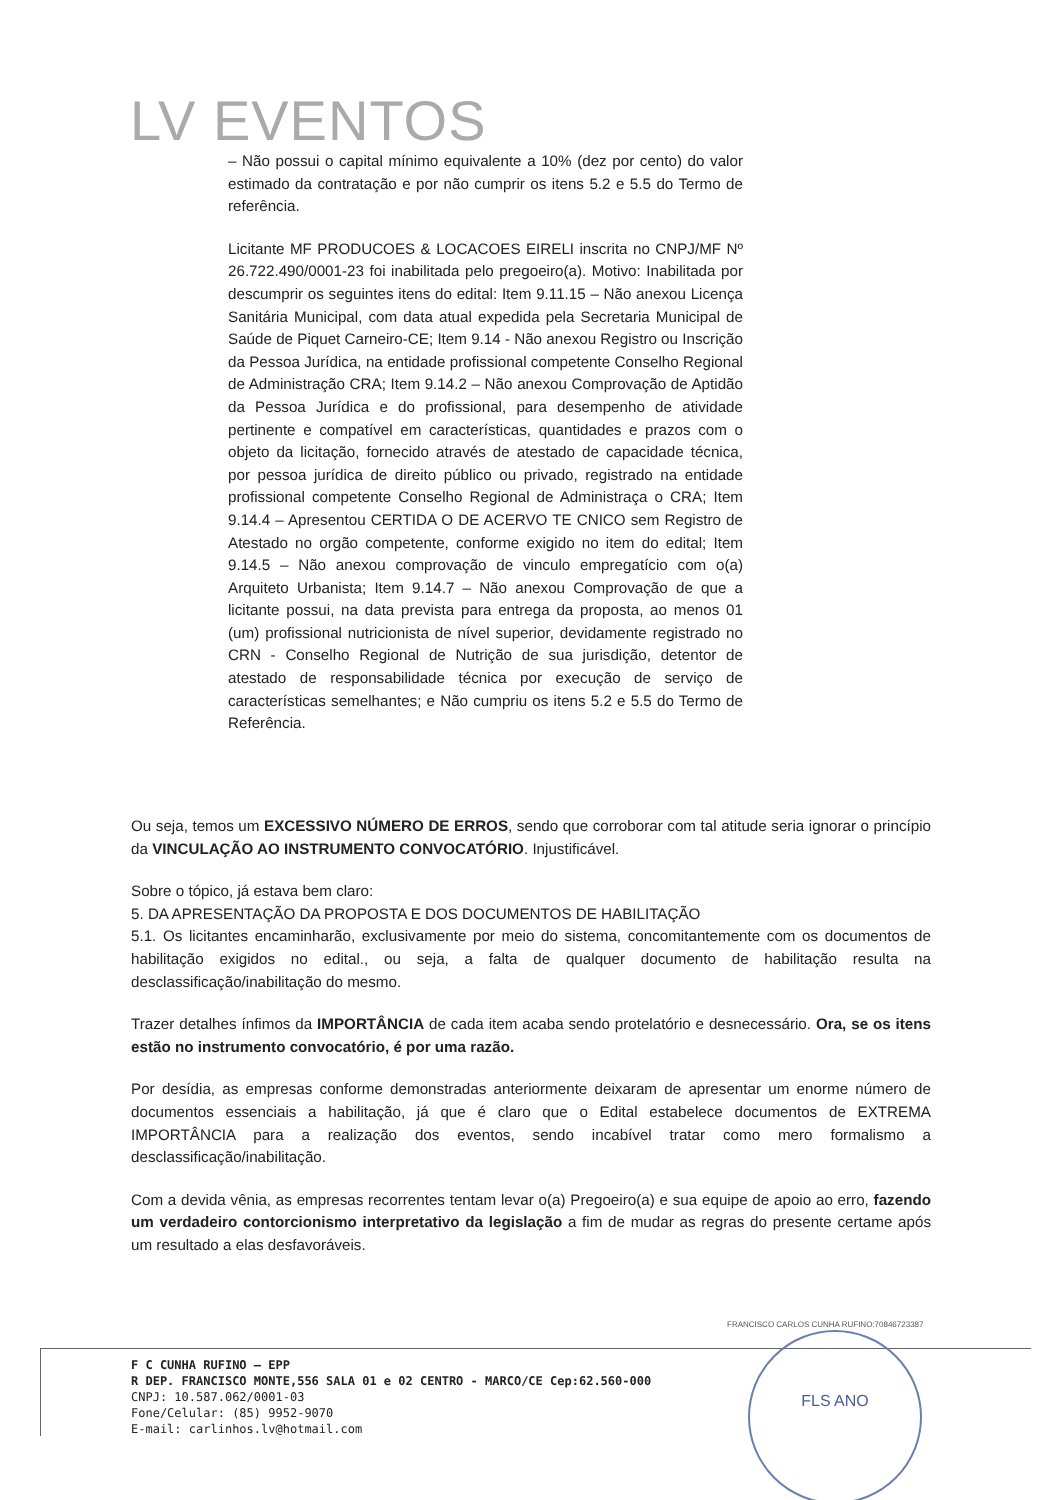LV EVENTOS
– Não possui o capital mínimo equivalente a 10% (dez por cento) do valor estimado da contratação e por não cumprir os itens 5.2 e 5.5 do Termo de referência.
Licitante MF PRODUCOES & LOCACOES EIRELI inscrita no CNPJ/MF Nº 26.722.490/0001-23 foi inabilitada pelo pregoeiro(a). Motivo: Inabilitada por descumprir os seguintes itens do edital: Item 9.11.15 – Não anexou Licença Sanitária Municipal, com data atual expedida pela Secretaria Municipal de Saúde de Piquet Carneiro-CE; Item 9.14 - Não anexou Registro ou Inscrição da Pessoa Jurídica, na entidade profissional competente Conselho Regional de Administração CRA; Item 9.14.2 – Não anexou Comprovação de Aptidão da Pessoa Jurídica e do profissional, para desempenho de atividade pertinente e compatível em características, quantidades e prazos com o objeto da licitação, fornecido através de atestado de capacidade técnica, por pessoa jurídica de direito público ou privado, registrado na entidade profissional competente Conselho Regional de Administraça o CRA; Item 9.14.4 – Apresentou CERTIDA O DE ACERVO TE CNICO sem Registro de Atestado no orgão competente, conforme exigido no item do edital; Item 9.14.5 – Não anexou comprovação de vinculo empregatício com o(a) Arquiteto Urbanista; Item 9.14.7 – Não anexou Comprovação de que a licitante possui, na data prevista para entrega da proposta, ao menos 01 (um) profissional nutricionista de nível superior, devidamente registrado no CRN - Conselho Regional de Nutrição de sua jurisdição, detentor de atestado de responsabilidade técnica por execução de serviço de características semelhantes; e Não cumpriu os itens 5.2 e 5.5 do Termo de Referência.
Ou seja, temos um EXCESSIVO NÚMERO DE ERROS, sendo que corroborar com tal atitude seria ignorar o princípio da VINCULAÇÃO AO INSTRUMENTO CONVOCATÓRIO. Injustificável.
Sobre o tópico, já estava bem claro:
5. DA APRESENTAÇÃO DA PROPOSTA E DOS DOCUMENTOS DE HABILITAÇÃO
5.1. Os licitantes encaminharão, exclusivamente por meio do sistema, concomitantemente com os documentos de habilitação exigidos no edital., ou seja, a falta de qualquer documento de habilitação resulta na desclassificação/inabilitação do mesmo.
Trazer detalhes ínfimos da IMPORTÂNCIA de cada item acaba sendo protelatório e desnecessário. Ora, se os itens estão no instrumento convocatório, é por uma razão.
Por desídia, as empresas conforme demonstradas anteriormente deixaram de apresentar um enorme número de documentos essenciais a habilitação, já que é claro que o Edital estabelece documentos de EXTREMA IMPORTÂNCIA para a realização dos eventos, sendo incabível tratar como mero formalismo a desclassificação/inabilitação.
Com a devida vênia, as empresas recorrentes tentam levar o(a) Pregoeiro(a) e sua equipe de apoio ao erro, fazendo um verdadeiro contorcionismo interpretativo da legislação a fim de mudar as regras do presente certame após um resultado a elas desfavoráveis.
FRANCISCO CARLOS CUNHA RUFINO:70846723387
F C CUNHA RUFINO – EPP
R DEP. FRANCISCO MONTE,556 SALA 01 e 02 CENTRO - MARCO/CE Cep:62.560-000
CNPJ: 10.587.062/0001-03
Fone/Celular: (85) 9952-9070
E-mail: carlinhos.lv@hotmail.com
FLS ANO